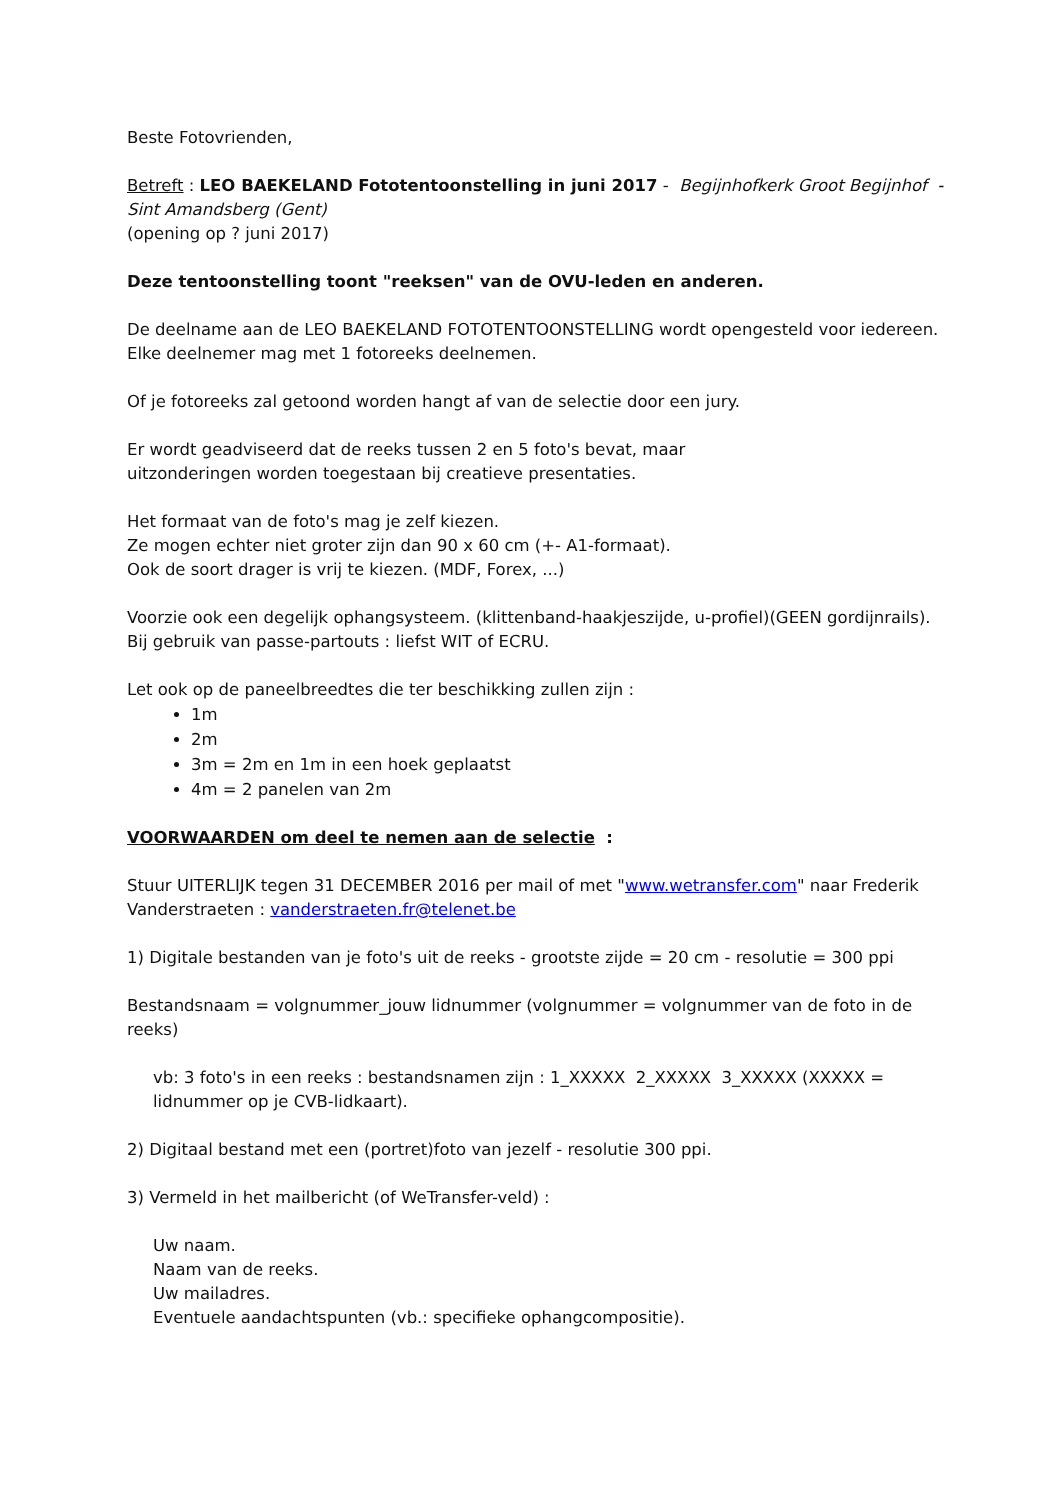Beste Fotovrienden,
Betreft : LEO BAEKELAND Fototentoonstelling in juni 2017 - Begijnhofkerk Groot Begijnhof - Sint Amandsberg (Gent)
(opening op ? juni 2017)
Deze tentoonstelling toont "reeksen" van de OVU-leden en anderen.
De deelname aan de LEO BAEKELAND FOTOTENTOONSTELLING wordt opengesteld voor iedereen.
Elke deelnemer mag met 1 fotoreeks deelnemen.
Of je fotoreeks zal getoond worden hangt af van de selectie door een jury.
Er wordt geadviseerd dat de reeks tussen 2 en 5 foto's bevat, maar
uitzonderingen worden toegestaan bij creatieve presentaties.
Het formaat van de foto's mag je zelf kiezen.
Ze mogen echter niet groter zijn dan 90 x 60 cm (+- A1-formaat).
Ook de soort drager is vrij te kiezen. (MDF, Forex, ...)
Voorzie ook een degelijk ophangsysteem. (klittenband-haakjeszijde, u-profiel)(GEEN gordijnrails).
Bij gebruik van passe-partouts : liefst WIT of ECRU.
Let ook op de paneelbreedtes die ter beschikking zullen zijn :
1m
2m
3m = 2m en 1m in een hoek geplaatst
4m = 2 panelen van 2m
VOORWAARDEN om deel te nemen aan de selectie :
Stuur UITERLIJK tegen 31 DECEMBER 2016 per mail of met "www.wetransfer.com" naar Frederik Vanderstraeten : vanderstraeten.fr@telenet.be
1) Digitale bestanden van je foto's uit de reeks - grootste zijde = 20 cm - resolutie = 300 ppi
Bestandsnaam = volgnummer_jouw lidnummer (volgnummer = volgnummer van de foto in de reeks)
vb: 3 foto's in een reeks : bestandsnamen zijn : 1_XXXXX 2_XXXXX 3_XXXXX (XXXXX = lidnummer op je CVB-lidkaart).
2) Digitaal bestand met een (portret)foto van jezelf - resolutie 300 ppi.
3) Vermeld in het mailbericht (of WeTransfer-veld) :
Uw naam.
Naam van de reeks.
Uw mailadres.
Eventuele aandachtspunten (vb.: specifieke ophangcompositie).